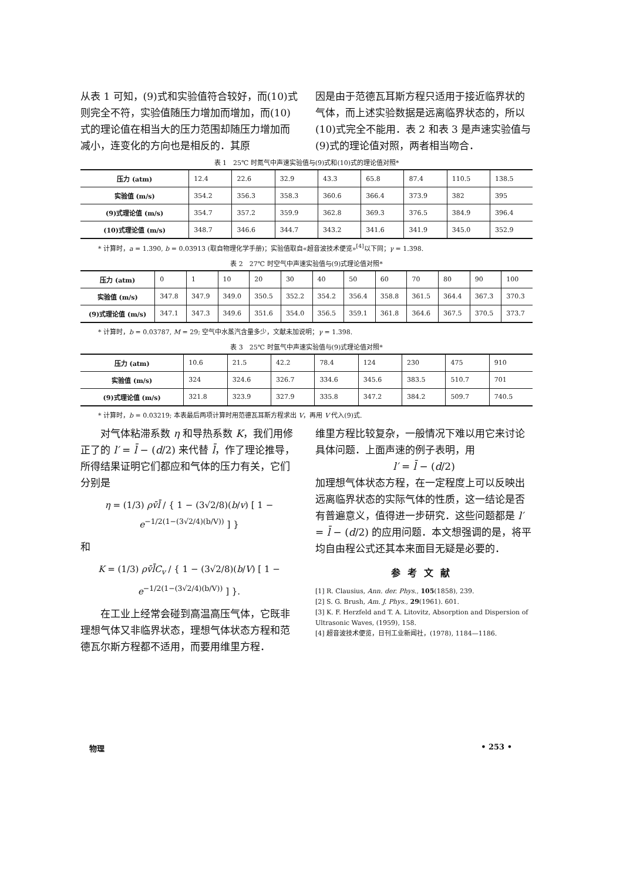从表 1 可知，(9)式和实验值符合较好，而(10)式则完全不符，实验值随压力增加而增加，而(10)式的理论值在相当大的压力范围却随压力增加而减小，连变化的方向也是相反的．其原
因是由于范德瓦耳斯方程只适用于接近临界状的气体，而上述实验数据是远离临界状态的，所以(10)式完全不能用．表 2 和表 3 是声速实验值与(9)式的理论值对照，两者相当吻合．
表 1　25℃ 时氮气中声速实验值与(9)式和(10)式的理论值对照*
| 压力 (atm) | 12.4 | 22.6 | 32.9 | 43.3 | 65.8 | 87.4 | 110.5 | 138.5 |
| 实验值 (m/s) | 354.2 | 356.3 | 358.3 | 360.6 | 366.4 | 373.9 | 382 | 395 |
| (9)式理论值 (m/s) | 354.7 | 357.2 | 359.9 | 362.8 | 369.3 | 376.5 | 384.9 | 396.4 |
| (10)式理论值 (m/s) | 348.7 | 346.6 | 344.7 | 343.2 | 341.6 | 341.9 | 345.0 | 352.9 |
* 计算时，a = 1.390, b = 0.03913 (取自物理化学手册)；实验值取自«超音波技术便览»<sup>[4]</sup>以下同；γ = 1.398.
表 2　27℃ 时空气中声速实验值与(9)式理论值对照*
| 压力 (atm) | 0 | 1 | 10 | 20 | 30 | 40 | 50 | 60 | 70 | 80 | 90 | 100 |
| 实验值 (m/s) | 347.8 | 347.9 | 349.0 | 350.5 | 352.2 | 354.2 | 356.4 | 358.8 | 361.5 | 364.4 | 367.3 | 370.3 |
| (9)式理论值 (m/s) | 347.1 | 347.3 | 349.6 | 351.6 | 354.0 | 356.5 | 359.1 | 361.8 | 364.6 | 367.5 | 370.5 | 373.7 |
* 计算时，b = 0.03787, M = 29; 空气中水蒸汽含量多少，文献未加说明；γ = 1.398.
表 3　25℃ 时氩气中声速实验值与(9)式理论值对照*
| 压力 (atm) | 10.6 | 21.5 | 42.2 | 78.4 | 124 | 230 | 475 | 910 |
| 实验值 (m/s) | 324 | 324.6 | 326.7 | 334.6 | 345.6 | 383.5 | 510.7 | 701 |
| (9)式理论值 (m/s) | 321.8 | 323.9 | 327.9 | 335.8 | 347.2 | 384.2 | 509.7 | 740.5 |
* 计算时，b = 0.03219; 本表最后两项计算时用范德瓦耳斯方程求出 V，再用 V 代入(9)式.
　　对气体粘滞系数 η 和导热系数 K，我们用修正了的 l′ = l̄ − (d/2) 来代替 l̄，作了理论推导，所得结果证明它们都应和气体的压力有关，它们分别是
η = (1/3) ρv̄l̄ / { 1 − (3√2/8)(b/v) [ 1 − e<sup>−1/2(1−(3√2/4)(b/V))</sup> ] }
和
K = (1/3) ρv̄l̄C<sub>v</sub> / { 1 − (3√2/8)(b/V) [ 1 − e<sup>−1/2(1−(3√2/4)(b/V))</sup> ] }.
　　在工业上经常会碰到高温高压气体，它既非理想气体又非临界状态，理想气体状态方程和范德瓦尔斯方程都不适用，而要用维里方程．
维里方程比较复杂，一般情况下难以用它来讨论具体问题．上面声速的例子表明，用
l′ = l̄ − (d/2)
加理想气体状态方程，在一定程度上可以反映出远离临界状态的实际气体的性质，这一结论是否有普遍意义，值得进一步研究．这些问题都是 l′ = l̄ − (d/2) 的应用问题．本文想强调的是，将平均自由程公式还其本来面目无疑是必要的．
参考文献
[1] R. Clausius, Ann. der. Phys., 105(1858), 239.
[2] S. G. Brush, Am. J. Phys., 29(1961). 601.
[3] K. F. Herzfeld and T. A. Litovitz, Absorption and Dispersion of Ultrasonic Waves, (1959), 158.
[4] 超音波技术便览，日刊工业新闻社，(1978), 1184—1186.
物理 • 253 •